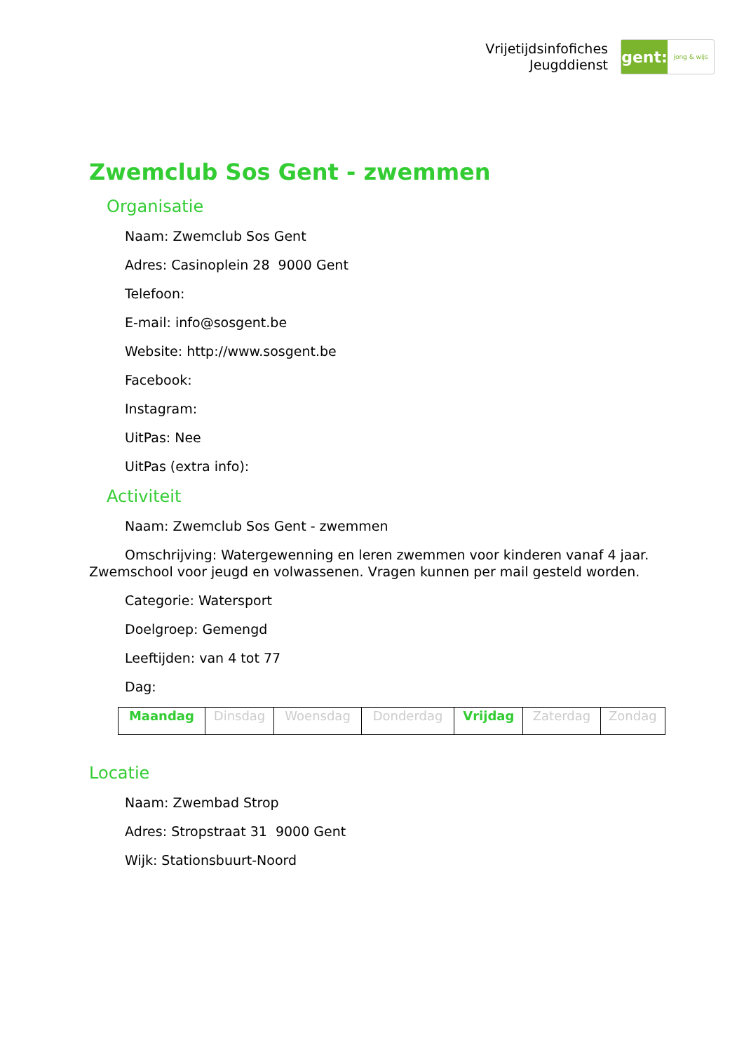Vrijetijdsinfofiches
Jeugddienst
gent:
jong & wijs
Zwemclub Sos Gent - zwemmen
Organisatie
Naam: Zwemclub Sos Gent
Adres: Casinoplein 28 9000 Gent
Telefoon:
E-mail: info@sosgent.be
Website: http://www.sosgent.be
Facebook:
Instagram:
UitPas: Nee
UitPas (extra info):
Activiteit
Naam: Zwemclub Sos Gent - zwemmen
Omschrijving: Watergewenning en leren zwemmen voor kinderen vanaf 4 jaar. Zwemschool voor jeugd en volwassenen. Vragen kunnen per mail gesteld worden.
Categorie: Watersport
Doelgroep: Gemengd
Leeftijden: van 4 tot 77
Dag:
| Maandag | Dinsdag | Woensdag | Donderdag | Vrijdag | Zaterdag | Zondag |
Locatie
Naam: Zwembad Strop
Adres: Stropstraat 31 9000 Gent
Wijk: Stationsbuurt-Noord